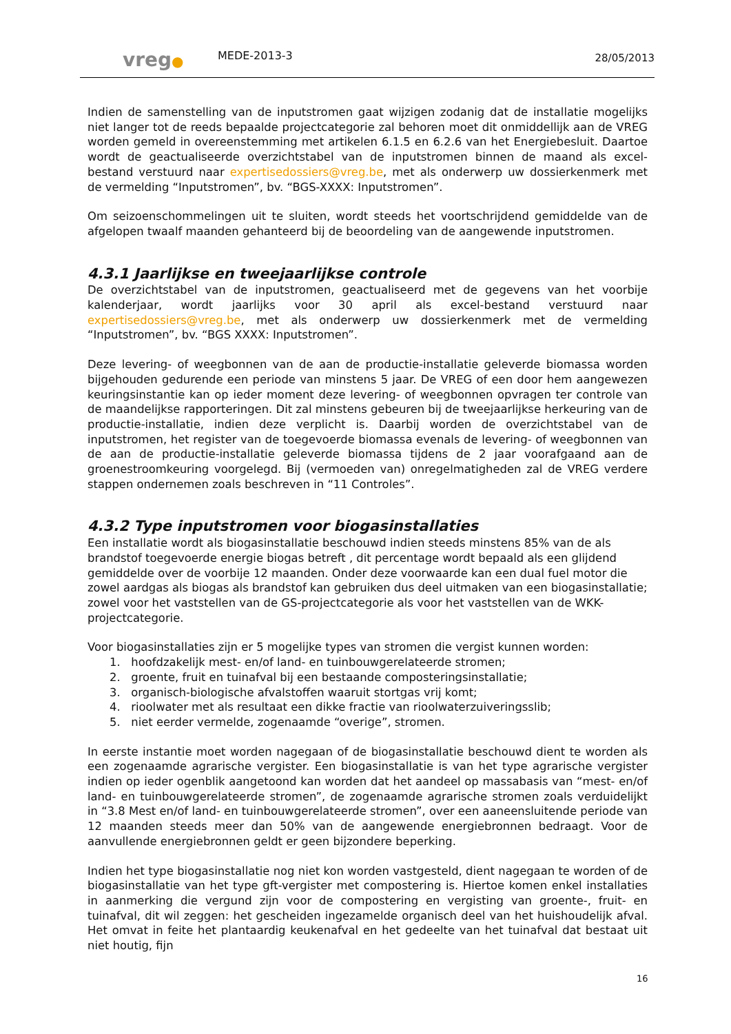vreg●
MEDE-2013-3
28/05/2013
Indien de samenstelling van de inputstromen gaat wijzigen zodanig dat de installatie mogelijks niet langer tot de reeds bepaalde projectcategorie zal behoren moet dit onmiddellijk aan de VREG worden gemeld in overeenstemming met artikelen 6.1.5 en 6.2.6 van het Energiebesluit. Daartoe wordt de geactualiseerde overzichtstabel van de inputstromen binnen de maand als excel-bestand verstuurd naar expertisedossiers@vreg.be, met als onderwerp uw dossierkenmerk met de vermelding “Inputstromen”, bv. “BGS-XXXX: Inputstromen”.
Om seizoenschommelingen uit te sluiten, wordt steeds het voortschrijdend gemiddelde van de afgelopen twaalf maanden gehanteerd bij de beoordeling van de aangewende inputstromen.
4.3.1 Jaarlijkse en tweejaarlijkse controle
De overzichtstabel van de inputstromen, geactualiseerd met de gegevens van het voorbije kalenderjaar, wordt jaarlijks voor 30 april als excel-bestand verstuurd naar expertisedossiers@vreg.be, met als onderwerp uw dossierkenmerk met de vermelding “Inputstromen”, bv. “BGS XXXX: Inputstromen”.
Deze levering- of weegbonnen van de aan de productie-installatie geleverde biomassa worden bijgehouden gedurende een periode van minstens 5 jaar. De VREG of een door hem aangewezen keuringsinstantie kan op ieder moment deze levering- of weegbonnen opvragen ter controle van de maandelijkse rapporteringen. Dit zal minstens gebeuren bij de tweejaarlijkse herkeuring van de productie-installatie, indien deze verplicht is. Daarbij worden de overzichtstabel van de inputstromen, het register van de toegevoerde biomassa evenals de levering- of weegbonnen van de aan de productie-installatie geleverde biomassa tijdens de 2 jaar voorafgaand aan de groenestroomkeuring voorgelegd. Bij (vermoeden van) onregelmatigheden zal de VREG verdere stappen ondernemen zoals beschreven in “11 Controles”.
4.3.2 Type inputstromen voor biogasinstallaties
Een installatie wordt als biogasinstallatie beschouwd indien steeds minstens 85% van de als brandstof toegevoerde energie biogas betreft , dit percentage wordt bepaald als een glijdend gemiddelde over de voorbije 12 maanden. Onder deze voorwaarde kan een dual fuel motor die zowel aardgas als biogas als brandstof kan gebruiken dus deel uitmaken van een biogasinstallatie; zowel voor het vaststellen van de GS-projectcategorie als voor het vaststellen van de WKK-projectcategorie.
Voor biogasinstallaties zijn er 5 mogelijke types van stromen die vergist kunnen worden:
1. hoofdzakelijk mest- en/of land- en tuinbouwgerelateerde stromen;
2. groente, fruit en tuinafval bij een bestaande composteringsinstallatie;
3. organisch-biologische afvalstoffen waaruit stortgas vrij komt;
4. rioolwater met als resultaat een dikke fractie van rioolwaterzuiveringsslib;
5. niet eerder vermelde, zogenaamde “overige”, stromen.
In eerste instantie moet worden nagegaan of de biogasinstallatie beschouwd dient te worden als een zogenaamde agrarische vergister. Een biogasinstallatie is van het type agrarische vergister indien op ieder ogenblik aangetoond kan worden dat het aandeel op massabasis van “mest- en/of land- en tuinbouwgerelateerde stromen”, de zogenaamde agrarische stromen zoals verduidelijkt in “3.8 Mest en/of land- en tuinbouwgerelateerde stromen”, over een aaneensluitende periode van 12 maanden steeds meer dan 50% van de aangewende energiebronnen bedraagt. Voor de aanvullende energiebronnen geldt er geen bijzondere beperking.
Indien het type biogasinstallatie nog niet kon worden vastgesteld, dient nagegaan te worden of de biogasinstallatie van het type gft-vergister met compostering is. Hiertoe komen enkel installaties in aanmerking die vergund zijn voor de compostering en vergisting van groente-, fruit- en tuinafval, dit wil zeggen: het gescheiden ingezamelde organisch deel van het huishoudelijk afval. Het omvat in feite het plantaardig keukenafval en het gedeelte van het tuinafval dat bestaat uit niet houtig, fijn
16